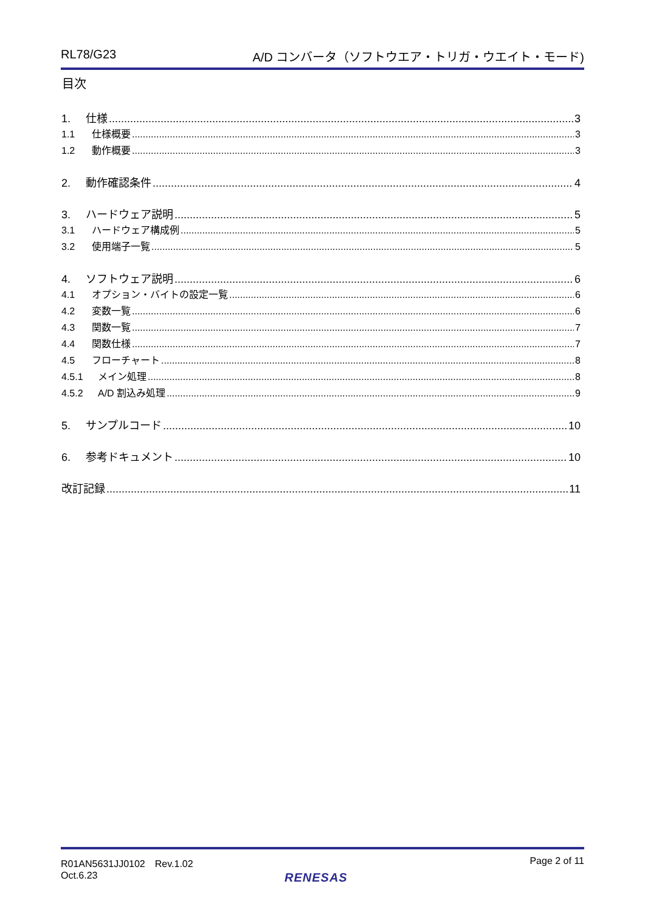RL78/G23 A/D コンバータ（ソフトウエア・トリガ・ウエイト・モード)
目次
1. 仕様 3
1.1 仕様概要 3
1.2 動作概要 3
2. 動作確認条件 4
3. ハードウェア説明 5
3.1 ハードウェア構成例 5
3.2 使用端子一覧 5
4. ソフトウェア説明 6
4.1 オプション・バイトの設定一覧 6
4.2 変数一覧 6
4.3 関数一覧 7
4.4 関数仕様 7
4.5 フローチャート 8
4.5.1 メイン処理 8
4.5.2 A/D 割込み処理 9
5. サンプルコード 10
6. 参考ドキュメント 10
改訂記録 11
R01AN5631JJ0102　Rev.1.02
Oct.6.23 Page 2 of 11
RENESAS